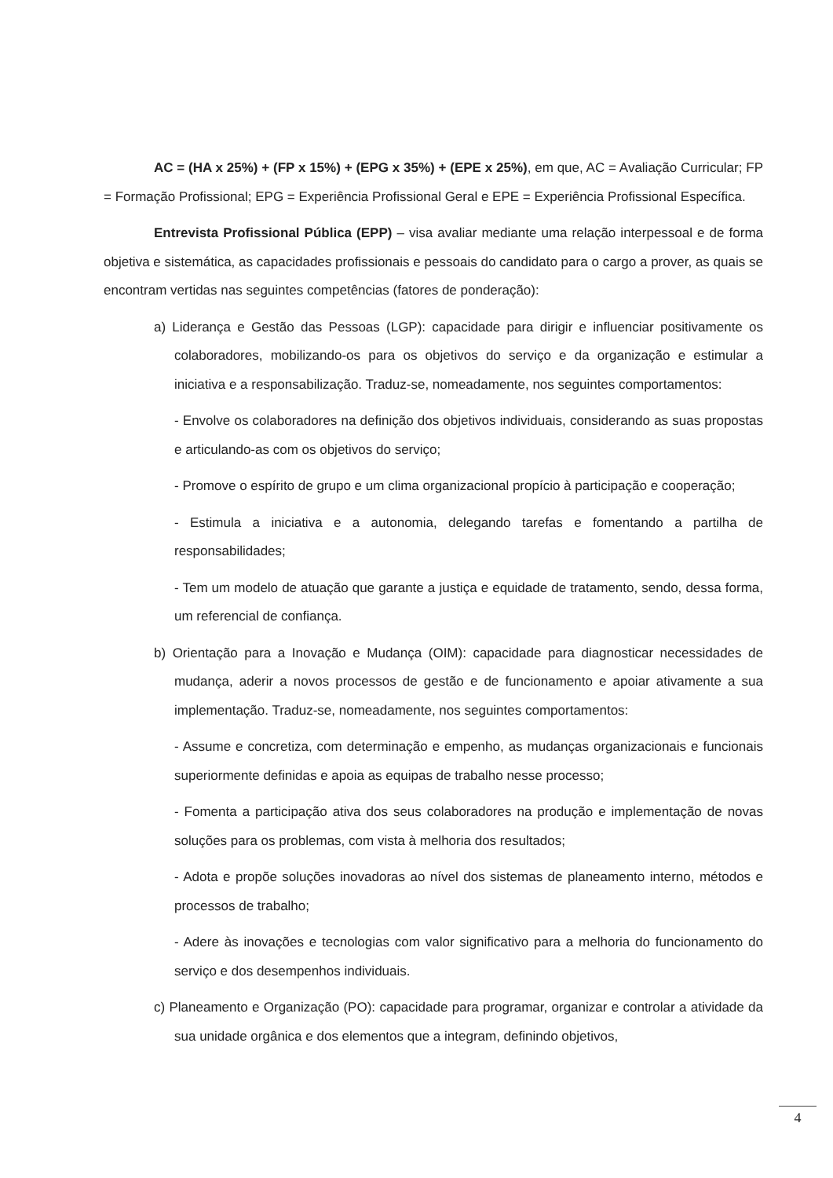AC = (HA x 25%) + (FP x 15%) + (EPG x 35%) + (EPE x 25%), em que, AC = Avaliação Curricular; FP = Formação Profissional; EPG = Experiência Profissional Geral e EPE = Experiência Profissional Específica.
Entrevista Profissional Pública (EPP) – visa avaliar mediante uma relação interpessoal e de forma objetiva e sistemática, as capacidades profissionais e pessoais do candidato para o cargo a prover, as quais se encontram vertidas nas seguintes competências (fatores de ponderação):
a) Liderança e Gestão das Pessoas (LGP): capacidade para dirigir e influenciar positivamente os colaboradores, mobilizando-os para os objetivos do serviço e da organização e estimular a iniciativa e a responsabilização. Traduz-se, nomeadamente, nos seguintes comportamentos:
- Envolve os colaboradores na definição dos objetivos individuais, considerando as suas propostas e articulando-as com os objetivos do serviço;
- Promove o espírito de grupo e um clima organizacional propício à participação e cooperação;
- Estimula a iniciativa e a autonomia, delegando tarefas e fomentando a partilha de responsabilidades;
- Tem um modelo de atuação que garante a justiça e equidade de tratamento, sendo, dessa forma, um referencial de confiança.
b) Orientação para a Inovação e Mudança (OIM): capacidade para diagnosticar necessidades de mudança, aderir a novos processos de gestão e de funcionamento e apoiar ativamente a sua implementação. Traduz-se, nomeadamente, nos seguintes comportamentos:
- Assume e concretiza, com determinação e empenho, as mudanças organizacionais e funcionais superiormente definidas e apoia as equipas de trabalho nesse processo;
- Fomenta a participação ativa dos seus colaboradores na produção e implementação de novas soluções para os problemas, com vista à melhoria dos resultados;
- Adota e propõe soluções inovadoras ao nível dos sistemas de planeamento interno, métodos e processos de trabalho;
- Adere às inovações e tecnologias com valor significativo para a melhoria do funcionamento do serviço e dos desempenhos individuais.
c) Planeamento e Organização (PO): capacidade para programar, organizar e controlar a atividade da sua unidade orgânica e dos elementos que a integram, definindo objetivos,
4